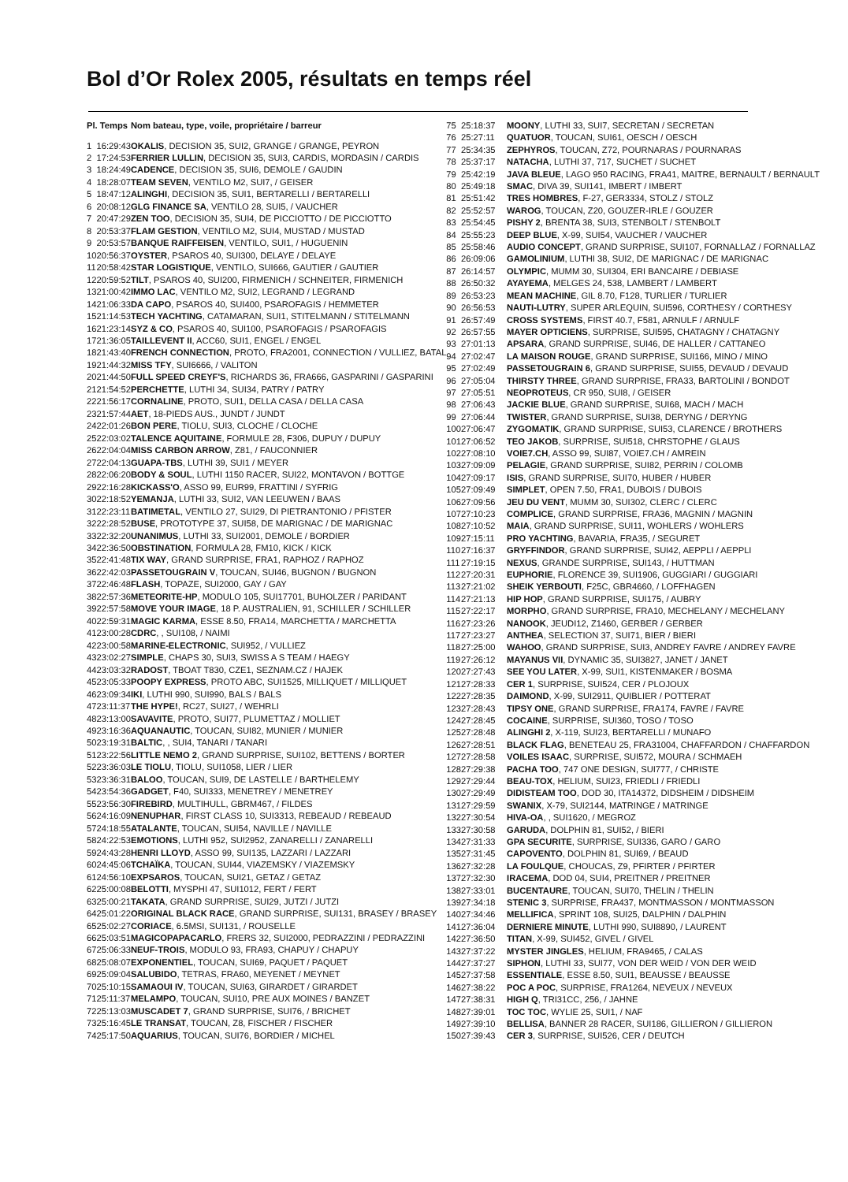Bol d’Or Rolex 2005, résultats en temps réel
| Pl. Temps | | Nom bateau, type, voile, propriétaire / barreur |
| --- | --- | --- |
| 1 | 16:29:43 | OKALIS , DECISION 35, SUI2, GRANGE / GRANGE, PEYRON |
| 2 | 17:24:53 | FERRIER LULLIN , DECISION 35, SUI3, CARDIS, MORDASIN / CARDIS |
| 3 | 18:24:49 | CADENCE , DECISION 35, SUI6, DEMOLE / GAUDIN |
| 4 | 18:28:07 | TEAM SEVEN , VENTILO M2, SUI7, / GEISER |
| 5 | 18:47:12 | ALINGHI , DECISION 35, SUI1, BERTARELLI / BERTARELLI |
| 6 | 20:08:12 | GLG FINANCE SA , VENTILO 28, SUI5, / VAUCHER |
| 7 | 20:47:29 | ZEN TOO , DECISION 35, SUI4, DE PICCIOTTO / DE PICCIOTTO |
| 8 | 20:53:37 | FLAM GESTION , VENTILO M2, SUI4, MUSTAD / MUSTAD |
| 9 | 20:53:57 | BANQUE RAIFFEISEN , VENTILO, SUI1, / HUGUENIN |
| 10 | 20:56:37 | OYSTER , PSAROS 40, SUI300, DELAYE / DELAYE |
| 11 | 20:58:42 | STAR LOGISTIQUE , VENTILO, SUI666, GAUTIER / GAUTIER |
| 12 | 20:59:52 | TILT , PSAROS 40, SUI200, FIRMENICH / SCHNEITER, FIRMENICH |
| 13 | 21:00:42 | IMMO LAC , VENTILO M2, SUI2, LEGRAND / LEGRAND |
| 14 | 21:06:33 | DA CAPO , PSAROS 40, SUI400, PSAROFAGIS / HEMMETER |
| 15 | 21:14:53 | TECH YACHTING , CATAMARAN, SUI1, STITELMANN / STITELMANN |
| 16 | 21:23:14 | SYZ & CO , PSAROS 40, SUI100, PSAROFAGIS / PSAROFAGIS |
| 17 | 21:36:05 | TAILLEVENT II , ACC60, SUI1, ENGEL / ENGEL |
| 18 | 21:43:40 | FRENCH CONNECTION , PROTO, FRA2001, CONNECTION / VULLIEZ, BATAL |
| 19 | 21:44:32 | MISS TFY , SUI6666, / VALITON |
| 20 | 21:44:50 | FULL SPEED CREYF'S , RICHARDS 36, FRA666, GASPARINI / GASPARINI |
| 21 | 21:54:52 | PERCHETTE , LUTHI 34, SUI34, PATRY / PATRY |
| 22 | 21:56:17 | CORNALINE , PROTO, SUI1, DELLA CASA / DELLA CASA |
| 23 | 21:57:44 | AET , 18-PIEDS AUS., JUNDT / JUNDT |
| 24 | 22:01:26 | BON PERE , TIOLU, SUI3, CLOCHE / CLOCHE |
| 25 | 22:03:02 | TALENCE AQUITAINE , FORMULE 28, F306, DUPUY / DUPUY |
| 26 | 22:04:04 | MISS CARBON ARROW , Z81, / FAUCONNIER |
| 27 | 22:04:13 | GUAPA-TBS , LUTHI 39, SUI1 / MEYER |
| 28 | 22:06:20 | BODY & SOUL , LUTHI 1150 RACER, SUI22, MONTAVON / BOTTGE |
| 29 | 22:16:28 | KICKASS'O , ASSO 99, EUR99, FRATTINI / SYFRIG |
| 30 | 22:18:52 | YEMANJA , LUTHI 33, SUI2, VAN LEEUWEN / BAAS |
| 31 | 22:23:11 | BATIMETAL , VENTILO 27, SUI29, DI PIETRANTONIO / PFISTER |
| 32 | 22:28:52 | BUSE , PROTOTYPE 37, SUI58, DE MARIGNAC / DE MARIGNAC |
| 33 | 22:32:20 | UNANIMUS , LUTHI 33, SUI2001, DEMOLE / BORDIER |
| 34 | 22:36:50 | OBSTINATION , FORMULA 28, FM10, KICK / KICK |
| 35 | 22:41:48 | TIX WAY , GRAND SURPRISE, FRA1, RAPHOZ / RAPHOZ |
| 36 | 22:42:03 | PASSETOUGRAIN V , TOUCAN, SUI46, BUGNON / BUGNON |
| 37 | 22:46:48 | FLASH , TOPAZE, SUI2000, GAY / GAY |
| 38 | 22:57:36 | METEORITE-HP , MODULO 105, SUI17701, BUHOLZER / PARIDANT |
| 39 | 22:57:58 | MOVE YOUR IMAGE , 18 P. AUSTRALIEN, 91, SCHILLER / SCHILLER |
| 40 | 22:59:31 | MAGIC KARMA , ESSE 8.50, FRA14, MARCHETTA / MARCHETTA |
| 41 | 23:00:28 | CDRC , , SUI108, / NAIMI |
| 42 | 23:00:58 | MARINE-ELECTRONIC , SUI952, / VULLIEZ |
| 43 | 23:02:27 | SIMPLE , CHAPS 30, SUI3, SWISS A S TEAM / HAEGY |
| 44 | 23:03:32 | RADOST , TBOAT T830, CZE1, SEZNAM.CZ / HAJEK |
| 45 | 23:05:33 | POOPY EXPRESS , PROTO ABC, SUI1525, MILLIQUET / MILLIQUET |
| 46 | 23:09:34 | IKI , LUTHI 990, SUI990, BALS / BALS |
| 47 | 23:11:37 | THE HYPE! , RC27, SUI27, / WEHRLI |
| 48 | 23:13:00 | SAVAVITE , PROTO, SUI77, PLUMETTAZ / MOLLIET |
| 49 | 23:16:36 | AQUANAUTIC , TOUCAN, SUI82, MUNIER / MUNIER |
| 50 | 23:19:31 | BALTIC , , SUI4, TANARI / TANARI |
| 51 | 23:22:56 | LITTLE NEMO 2 , GRAND SURPRISE, SUI102, BETTENS / BORTER |
| 52 | 23:36:03 | LE TIOLU , TIOLU, SUI1058, LIER / LIER |
| 53 | 23:36:31 | BALOO , TOUCAN, SUI9, DE LASTELLE / BARTHELEMY |
| 54 | 23:54:36 | GADGET , F40, SUI333, MENETREY / MENETREY |
| 55 | 23:56:30 | FIREBIRD , MULTIHULL, GBRM467, / FILDES |
| 56 | 24:16:09 | NENUPHAR , FIRST CLASS 10, SUI3313, REBEAUD / REBEAUD |
| 57 | 24:18:55 | ATALANTE , TOUCAN, SUI54, NAVILLE / NAVILLE |
| 58 | 24:22:53 | EMOTIONS , LUTHI 952, SUI2952, ZANARELLI / ZANARELLI |
| 59 | 24:43:28 | HENRI LLOYD , ASSO 99, SUI135, LAZZARI / LAZZARI |
| 60 | 24:45:06 | TCHAÏKA , TOUCAN, SUI44, VIAZEMSKY / VIAZEMSKY |
| 61 | 24:56:10 | EXPSAROS , TOUCAN, SUI21, GETAZ / GETAZ |
| 62 | 25:00:08 | BELOTTI , MYSPHI 47, SUI1012, FERT / FERT |
| 63 | 25:00:21 | TAKATA , GRAND SURPRISE, SUI29, JUTZI / JUTZI |
| 64 | 25:01:22 | ORIGINAL BLACK RACE , GRAND SURPRISE, SUI131, BRASEY / BRASEY |
| 65 | 25:02:27 | CORIACE , 6.5MSI, SUI131, / ROUSELLE |
| 66 | 25:03:51 | MAGICOPAPACARLO , FRERS 32, SUI2000, PEDRAZZINI / PEDRAZZINI |
| 67 | 25:06:33 | NEUF-TROIS , MODULO 93, FRA93, CHAPUY / CHAPUY |
| 68 | 25:08:07 | EXPONENTIEL , TOUCAN, SUI69, PAQUET / PAQUET |
| 69 | 25:09:04 | SALUBIDO , TETRAS, FRA60, MEYENET / MEYNET |
| 70 | 25:10:15 | SAMAOUI IV , TOUCAN, SUI63, GIRARDET / GIRARDET |
| 71 | 25:11:37 | MELAMPO , TOUCAN, SUI10, PRE AUX MOINES / BANZET |
| 72 | 25:13:03 | MUSCADET 7 , GRAND SURPRISE, SUI76, / BRICHET |
| 73 | 25:16:45 | LE TRANSAT , TOUCAN, Z8, FISCHER / FISCHER |
| 74 | 25:17:50 | AQUARIUS , TOUCAN, SUI76, BORDIER / MICHEL |
| 75 | 25:18:37 | MOONY , LUTHI 33, SUI7, SECRETAN / SECRETAN |
| 76 | 25:27:11 | QUATUOR , TOUCAN, SUI61, OESCH / OESCH |
| 77 | 25:34:35 | ZEPHYROS , TOUCAN, Z72, POURNARAS / POURNARAS |
| 78 | 25:37:17 | NATACHA , LUTHI 37, 717, SUCHET / SUCHET |
| 79 | 25:42:19 | JAVA BLEUE , LAGO 950 RACING, FRA41, MAITRE, BERNAULT / BERNAULT |
| 80 | 25:49:18 | SMAC , DIVA 39, SUI141, IMBERT / IMBERT |
| 81 | 25:51:42 | TRES HOMBRES , F-27, GER3334, STOLZ / STOLZ |
| 82 | 25:52:57 | WAROG , TOUCAN, Z20, GOUZER-IRLE / GOUZER |
| 83 | 25:54:45 | PISHY 2 , BRENTA 38, SUI3, STENBOLT / STENBOLT |
| 84 | 25:55:23 | DEEP BLUE , X-99, SUI54, VAUCHER / VAUCHER |
| 85 | 25:58:46 | AUDIO CONCEPT , GRAND SURPRISE, SUI107, FORNALLAZ / FORNALLAZ |
| 86 | 26:09:06 | GAMOLINIUM , LUTHI 38, SUI2, DE MARIGNAC / DE MARIGNAC |
| 87 | 26:14:57 | OLYMPIC , MUMM 30, SUI304, ERI BANCAIRE / DEBIASE |
| 88 | 26:50:32 | AYAYEMA , MELGES 24, 538, LAMBERT / LAMBERT |
| 89 | 26:53:23 | MEAN MACHINE , GIL 8.70, F128, TURLIER / TURLIER |
| 90 | 26:56:53 | NAUTI-LUTRY , SUPER ARLEQUIN, SUI596, CORTHESY / CORTHESY |
| 91 | 26:57:49 | CROSS SYSTEMS , FIRST 40.7, F581, ARNULF / ARNULF |
| 92 | 26:57:55 | MAYER OPTICIENS , SURPRISE, SUI595, CHATAGNY / CHATAGNY |
| 93 | 27:01:13 | APSARA , GRAND SURPRISE, SUI46, DE HALLER / CATTANEO |
| 94 | 27:02:47 | LA MAISON ROUGE , GRAND SURPRISE, SUI166, MINO / MINO |
| 95 | 27:02:49 | PASSETOUGRAIN 6 , GRAND SURPRISE, SUI55, DEVAUD / DEVAUD |
| 96 | 27:05:04 | THIRSTY THREE , GRAND SURPRISE, FRA33, BARTOLINI / BONDOT |
| 97 | 27:05:51 | NEOPROTEUS , CR 950, SUI8, / GEISER |
| 98 | 27:06:43 | JACKIE BLUE , GRAND SURPRISE, SUI68, MACH / MACH |
| 99 | 27:06:44 | TWISTER , GRAND SURPRISE, SUI38, DERYNG / DERYNG |
| 100 | 27:06:47 | ZYGOMATIK , GRAND SURPRISE, SUI53, CLARENCE / BROTHERS |
| 101 | 27:06:52 | TEO JAKOB , SURPRISE, SUI518, CHRSTOPHE / GLAUS |
| 102 | 27:08:10 | VOIE7.CH , ASSO 99, SUI87, VOIE7.CH / AMREIN |
| 103 | 27:09:09 | PELAGIE , GRAND SURPRISE, SUI82, PERRIN / COLOMB |
| 104 | 27:09:17 | ISIS , GRAND SURPRISE, SUI70, HUBER / HUBER |
| 105 | 27:09:49 | SIMPLET , OPEN 7.50, FRA1, DUBOIS / DUBOIS |
| 106 | 27:09:56 | JEU DU VENT , MUMM 30, SUI302, CLERC / CLERC |
| 107 | 27:10:23 | COMPLICE , GRAND SURPRISE, FRA36, MAGNIN / MAGNIN |
| 108 | 27:10:52 | MAIA , GRAND SURPRISE, SUI11, WOHLERS / WOHLERS |
| 109 | 27:15:11 | PRO YACHTING , BAVARIA, FRA35, / SEGURET |
| 110 | 27:16:37 | GRYFFINDOR , GRAND SURPRISE, SUI42, AEPPLI / AEPPLI |
| 111 | 27:19:15 | NEXUS , GRANDE SURPRISE, SUI143, / HUTTMAN |
| 112 | 27:20:31 | EUPHORIE , FLORENCE 39, SUI1906, GUGGIARI / GUGGIARI |
| 113 | 27:21:02 | SHEIK YERBOUTI , F25C, GBR4660, / LOFFHAGEN |
| 114 | 27:21:13 | HIP HOP , GRAND SURPRISE, SUI175, / AUBRY |
| 115 | 27:22:17 | MORPHO , GRAND SURPRISE, FRA10, MECHELANY / MECHELANY |
| 116 | 27:23:26 | NANOOK , JEUDI12, Z1460, GERBER / GERBER |
| 117 | 27:23:27 | ANTHEA , SELECTION 37, SUI71, BIER / BIERI |
| 118 | 27:25:00 | WAHOO , GRAND SURPRISE, SUI3, ANDREY FAVRE / ANDREY FAVRE |
| 119 | 27:26:12 | MAYANUS VII , DYNAMIC 35, SUI3827, JANET / JANET |
| 120 | 27:27:43 | SEE YOU LATER , X-99, SUI1, KISTENMAKER / BOSMA |
| 121 | 27:28:33 | CER 1 , SURPRISE, SUI524, CER / PLOJOUX |
| 122 | 27:28:35 | DAIMOND , X-99, SUI2911, QUIBLIER / POTTERAT |
| 123 | 27:28:43 | TIPSY ONE , GRAND SURPRISE, FRA174, FAVRE / FAVRE |
| 124 | 27:28:45 | COCAINE , SURPRISE, SUI360, TOSO / TOSO |
| 125 | 27:28:48 | ALINGHI 2 , X-119, SUI23, BERTARELLI / MUNAFO |
| 126 | 27:28:51 | BLACK FLAG , BENETEAU 25, FRA31004, CHAFFARDON / CHAFFARDON |
| 127 | 27:28:58 | VOILES ISAAC , SURPRISE, SUI572, MOURA / SCHMAEH |
| 128 | 27:29:38 | PACHA TOO , 747 ONE DESIGN, SUI777, / CHRISTE |
| 129 | 27:29:44 | BEAU-TOX , HELIUM, SUI23, FRIEDLI / FRIEDLI |
| 130 | 27:29:49 | DIDISTEAM TOO , DOD 30, ITA14372, DIDSHEIM / DIDSHEIM |
| 131 | 27:29:59 | SWANIX , X-79, SUI2144, MATRINGE / MATRINGE |
| 132 | 27:30:54 | HIVA-OA , , SUI1620, / MEGROZ |
| 133 | 27:30:58 | GARUDA , DOLPHIN 81, SUI52, / BIERI |
| 134 | 27:31:33 | GPA SECURITE , SURPRISE, SUI336, GARO / GARO |
| 135 | 27:31:45 | CAPOVENTO , DOLPHIN 81, SUI69, / BEAUD |
| 136 | 27:32:28 | LA FOULQUE , CHOUCAS, Z9, PFIRTER / PFIRTER |
| 137 | 27:32:30 | IRACEMA , DOD 04, SUI4, PREITNER / PREITNER |
| 138 | 27:33:01 | BUCENTAURE , TOUCAN, SUI70, THELIN / THELIN |
| 139 | 27:34:18 | STENIC 3 , SURPRISE, FRA437, MONTMASSON / MONTMASSON |
| 140 | 27:34:46 | MELLIFICA , SPRINT 108, SUI25, DALPHIN / DALPHIN |
| 141 | 27:36:04 | DERNIERE MINUTE , LUTHI 990, SUI8890, / LAURENT |
| 142 | 27:36:50 | TITAN , X-99, SUI452, GIVEL / GIVEL |
| 143 | 27:37:22 | MYSTER JINGLES , HELIUM, FRA9465, / CALAS |
| 144 | 27:37:27 | SIPHON , LUTHI 33, SUI77, VON DER WEID / VON DER WEID |
| 145 | 27:37:58 | ESSENTIALE , ESSE 8.50, SUI1, BEAUSSE / BEAUSSE |
| 146 | 27:38:22 | POC A POC , SURPRISE, FRA1264, NEVEUX / NEVEUX |
| 147 | 27:38:31 | HIGH Q , TRI31CC, 256, / JAHNE |
| 148 | 27:39:01 | TOC TOC , WYLIE 25, SUI1, / NAF |
| 149 | 27:39:10 | BELLISA , BANNER 28 RACER, SUI186, GILLIERON / GILLIERON |
| 150 | 27:39:43 | CER 3 , SURPRISE, SUI526, CER / DEUTCH |